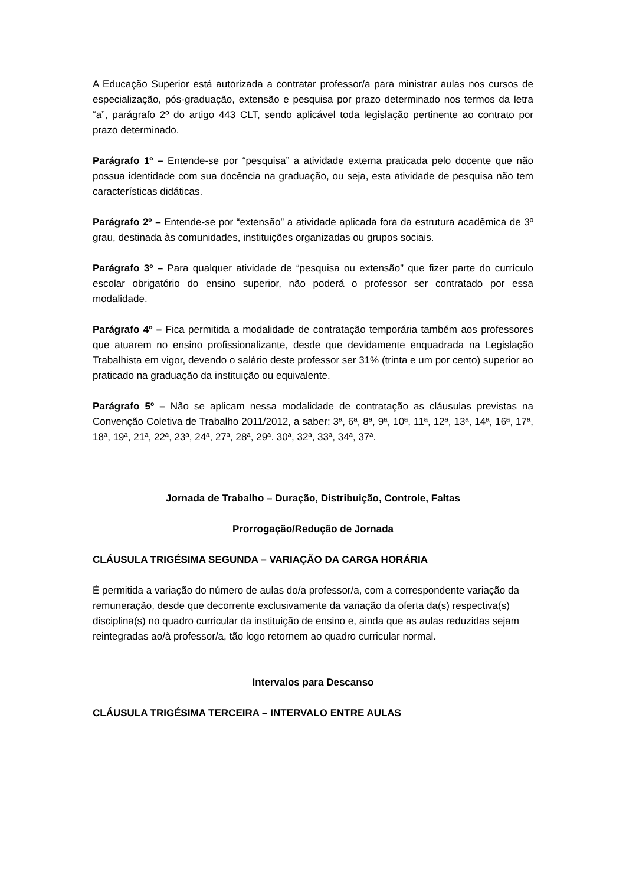A Educação Superior está autorizada a contratar professor/a para ministrar aulas nos cursos de especialização, pós-graduação, extensão e pesquisa por prazo determinado nos termos da letra “a”, parágrafo 2º do artigo 443 CLT, sendo aplicável toda legislação pertinente ao contrato por prazo determinado.
Parágrafo 1º – Entende-se por “pesquisa” a atividade externa praticada pelo docente que não possua identidade com sua docência na graduação, ou seja, esta atividade de pesquisa não tem características didáticas.
Parágrafo 2º – Entende-se por “extensão” a atividade aplicada fora da estrutura acadêmica de 3º grau, destinada às comunidades, instituições organizadas ou grupos sociais.
Parágrafo 3º – Para qualquer atividade de “pesquisa ou extensão” que fizer parte do currículo escolar obrigatório do ensino superior, não poderá o professor ser contratado por essa modalidade.
Parágrafo 4º – Fica permitida a modalidade de contratação temporária também aos professores que atuarem no ensino profissionalizante, desde que devidamente enquadrada na Legislação Trabalhista em vigor, devendo o salário deste professor ser 31% (trinta e um por cento) superior ao praticado na graduação da instituição ou equivalente.
Parágrafo 5º – Não se aplicam nessa modalidade de contratação as cláusulas previstas na Convenção Coletiva de Trabalho 2011/2012, a saber: 3ª, 6ª, 8ª, 9ª, 10ª, 11ª, 12ª, 13ª, 14ª, 16ª, 17ª, 18ª, 19ª, 21ª, 22ª, 23ª, 24ª, 27ª, 28ª, 29ª. 30ª, 32ª, 33ª, 34ª, 37ª.
Jornada de Trabalho – Duração, Distribuição, Controle, Faltas
Prorrogação/Redução de Jornada
CLÁUSULA TRIGÉSIMA SEGUNDA – VARIAÇÃO DA CARGA HORÁRIA
É permitida a variação do número de aulas do/a professor/a, com a correspondente variação da remuneração, desde que decorrente exclusivamente da variação da oferta da(s) respectiva(s) disciplina(s) no quadro curricular da instituição de ensino e, ainda que as aulas reduzidas sejam reintegradas ao/à professor/a, tão logo retornem ao quadro curricular normal.
Intervalos para Descanso
CLÁUSULA TRIGÉSIMA TERCEIRA – INTERVALO ENTRE AULAS